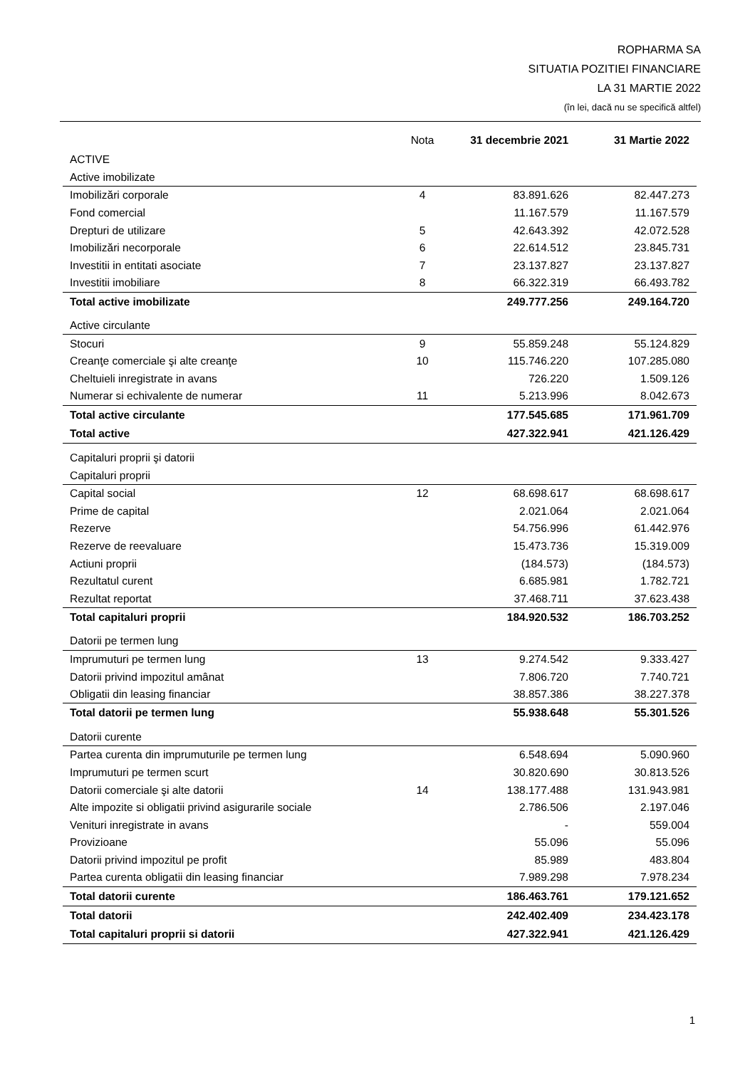ROPHARMA SA
SITUATIA POZITIEI FINANCIARE
LA 31 MARTIE 2022
(în lei, dacă nu se specifică altfel)
| | Nota | 31 decembrie 2021 | 31 Martie 2022 |
| --- | --- | --- | --- |
| ACTIVE | | | |
| Active imobilizate | | | |
| Imobilizări corporale | 4 | 83.891.626 | 82.447.273 |
| Fond comercial | | 11.167.579 | 11.167.579 |
| Drepturi de utilizare | 5 | 42.643.392 | 42.072.528 |
| Imobilizări necorporale | 6 | 22.614.512 | 23.845.731 |
| Investitii in entitati asociate | 7 | 23.137.827 | 23.137.827 |
| Investitii imobiliare | 8 | 66.322.319 | 66.493.782 |
| Total active imobilizate | | 249.777.256 | 249.164.720 |
| Active circulante | | | |
| Stocuri | 9 | 55.859.248 | 55.124.829 |
| Creanţe comerciale şi alte creanţe | 10 | 115.746.220 | 107.285.080 |
| Cheltuieli inregistrate in avans | | 726.220 | 1.509.126 |
| Numerar si echivalente de numerar | 11 | 5.213.996 | 8.042.673 |
| Total active circulante | | 177.545.685 | 171.961.709 |
| Total active | | 427.322.941 | 421.126.429 |
| Capitaluri proprii şi datorii | | | |
| Capitaluri proprii | | | |
| Capital social | 12 | 68.698.617 | 68.698.617 |
| Prime de capital | | 2.021.064 | 2.021.064 |
| Rezerve | | 54.756.996 | 61.442.976 |
| Rezerve de reevaluare | | 15.473.736 | 15.319.009 |
| Actiuni proprii | | (184.573) | (184.573) |
| Rezultatul curent | | 6.685.981 | 1.782.721 |
| Rezultat reportat | | 37.468.711 | 37.623.438 |
| Total capitaluri proprii | | 184.920.532 | 186.703.252 |
| Datorii pe termen lung | | | |
| Imprumuturi pe termen lung | 13 | 9.274.542 | 9.333.427 |
| Datorii privind impozitul amânat | | 7.806.720 | 7.740.721 |
| Obligatii din leasing financiar | | 38.857.386 | 38.227.378 |
| Total datorii pe termen lung | | 55.938.648 | 55.301.526 |
| Datorii curente | | | |
| Partea curenta din imprumuturile pe termen lung | | 6.548.694 | 5.090.960 |
| Imprumuturi pe termen scurt | | 30.820.690 | 30.813.526 |
| Datorii comerciale şi alte datorii | 14 | 138.177.488 | 131.943.981 |
| Alte impozite si obligatii privind asigurarile sociale | | 2.786.506 | 2.197.046 |
| Venituri inregistrate in avans | | - | 559.004 |
| Provizioane | | 55.096 | 55.096 |
| Datorii privind impozitul pe profit | | 85.989 | 483.804 |
| Partea curenta obligatii din leasing financiar | | 7.989.298 | 7.978.234 |
| Total datorii curente | | 186.463.761 | 179.121.652 |
| Total datorii | | 242.402.409 | 234.423.178 |
| Total capitaluri proprii si datorii | | 427.322.941 | 421.126.429 |
1